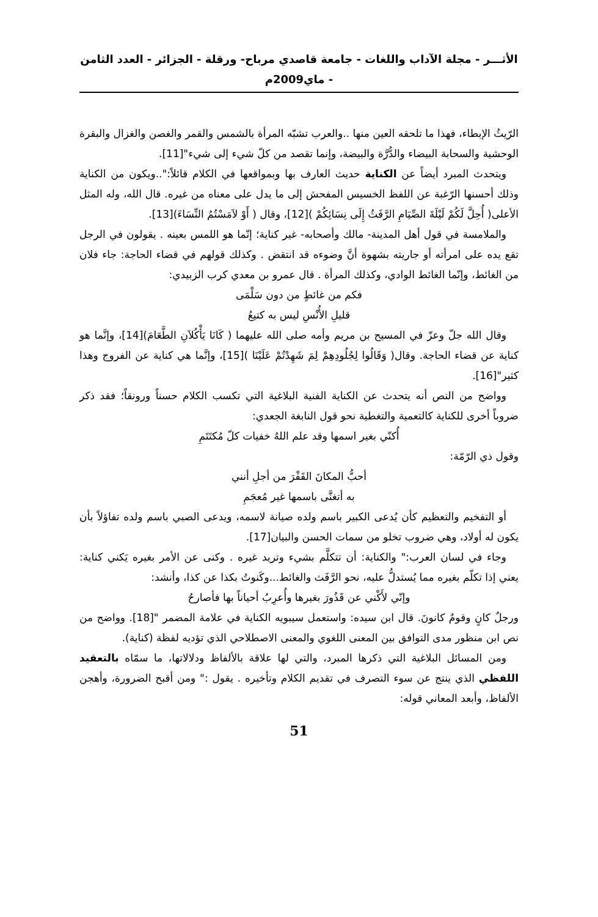الأثـــر - مجلة الآداب واللغات - جامعة قاصدي مرباح- ورقلة - الجزائر - العدد الثامن - ماي2009م
الرّيثُ الإبطاء، فهذا ما تلحقه العين منها ..والعرب تشبّه المرأة بالشمس والقمر والغصن والغزال والبقرة الوحشية والسحابة البيضاء والدُّرَّة والبيضة، وإنما تقصد من كلّ شيء إلى شيء"[11].
ويتحدث المبرد أيضاً عن الكناية حديث العارف بها وبمواقعها في الكلام قائلاً:"..ويكون من الكناية وذلك أحسنها الرّغبة عن اللفظ الخسيس المفحش إلى ما يدل على معناه من غيره. قال الله، وله المثل الأعلى( أُحِلَّ لَكُمْ لَيْلَةَ الصِّيَامِ الرَّفَثُ إِلَى نِسَائِكُمْ )[12]، وقال ( أَوْ لاَمَسْتُمُ النِّسَاءَ)[13].
والملامسة في قول أهل المدينة- مالك وأصحابه- غير كناية؛ إنّما هو اللمس بعينه . يقولون في الرجل تقع يده على امرأته أو جاريته بشهوة أنَّ وضوءه قد انتقض . وكذلك قولهم في قضاء الحاجة: جاء فلان من الغائط، وإنّما الغائط الوادي، وكذلك المرأة . قال عمرو بن معدي كرب الزبيدي:
فكم من غائطٍ من دون سَلْمَى
قليلِ الأُنْسِ ليس به كتيعُ
وقال الله جلّ وعزّ في المسيح بن مريم وأمه صلى الله عليهما ( كَانَا يَأْكُلاَنِ الطَّعَامَ)[14]، وإنَّما هو كناية عن قضاء الحاجة. وقال( وَقَالُوا لِجُلُودِهِمْ لِمَ شَهِدْتُمْ عَلَيْنَا )[15]، وإنَّما هي كناية عن الفروج وهذا كثير"[16].
وواضح من النص أنه يتحدث عن الكناية الفنية البلاغية التي تكسب الكلام حسناً ورونقاً؛ فقد ذكر ضروباً أخرى للكناية كالتعمية والتغطية نحو قول النابغة الجعدي:
أُكنّي بغير اسمها وقد علم اللهُ خفيات كلّ مُكتَتَمِ
وقول ذي الرّمّة:
أحبُّ المكانَ القَفْرَ من أجلِ أنني
به أتغنَّى باسمها غير مُعجَمِ
أو التفخيم والتعظيم كأن يُدعى الكبير باسم ولده صيانة لاسمه، ويدعى الصبي باسم ولده تفاؤلاً بأن يكون له أولاد، وهي ضروب تخلو من سمات الحسن والبيان[17].
وجاء في لسان العرب:" والكناية: أن تتكلَّم بشيء وتريد غيره . وكنى عن الأمر بغيره يَكني كناية: يعني إذا تكلّم بغيره مما يُستدلُّ عليه، نحو الرَّفَث والغائط...وكَنوتُ بكذا عن كذا، وأنشد:
وإنّي لأَكْني عن قَذُورَ بغيرها وأُعرِبُ أحياناً بها فأصارحُ
ورجلٌ كانٍ وقومٌ كانونَ. قال ابن سيده: واستعمل سيبويه الكناية في علامة المضمر "[18]. وواضح من نص ابن منظور مدى التوافق بين المعنى اللغوي والمعنى الاصطلاحي الذي تؤديه لفظة (كناية).
ومن المسائل البلاغية التي ذكرها المبرد، والتي لها علاقة بالألفاظ ودلالاتها، ما سمّاه بالتعقيد اللفظي الذي ينتج عن سوء التصرف في تقديم الكلام وتأخيره . يقول :" ومن أقبح الضرورة، وأهجن الألفاظ، وأبعد المعاني قوله:
51